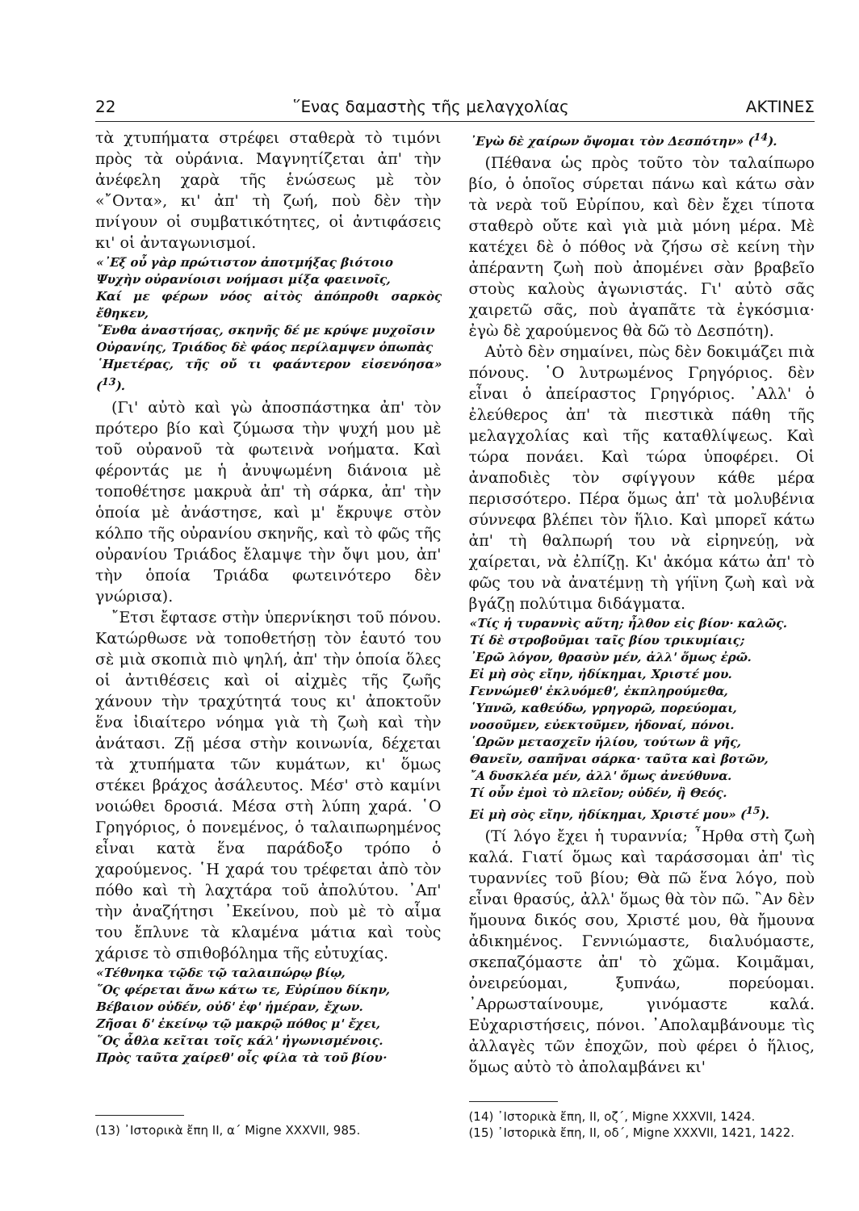22 ῞Ενας δαμαστὴς τῆς μελαγχολίας ΑΚΤΙΝΕΣ
τὰ χτυπήματα στρέφει σταθερὰ τὸ τιμόνι πρὸς τὰ οὐράνια. Μαγνητίζεται ἀπ' τὴν ἀνέφελη χαρὰ τῆς ἑνώσεως μὲ τὸν «῎Οντα», κι' ἀπ' τὴ ζωή, ποὺ δὲν τὴν πνίγουν οἱ συμβατικότητες, οἱ ἀντιφάσεις κι' οἱ ἀνταγωνισμοί.
«᾽Εξ οὗ γὰρ πρώτιστον ἀποτμήξας βιότοιο
Ψυχὴν οὐρανίοισι νοήμασι μίξα φαεινοῖς,
Καί με φέρων νόος αἰτὸς ἀπόπροθι σαρκὸς ἔθηκεν,
῎Ενθα ἀναστήσας, σκηνῆς δέ με κρύψε μυχοῖσιν
Οὐρανίης, Τριάδος δὲ φάος περίλαμψεν ὀπωπὰς
῾Ημετέρας, τῆς οὔ τι φαάντερον εἰσενόησα» (<sup>13</sup>).
(Γι' αὐτὸ καὶ γὼ ἀποσπάστηκα ἀπ' τὸν πρότερο βίο καὶ ζύμωσα τὴν ψυχή μου μὲ τοῦ οὐρανοῦ τὰ φωτεινὰ νοήματα. Καὶ φέροντάς με ἡ ἀνυψωμένη διάνοια μὲ τοποθέτησε μακρυὰ ἀπ' τὴ σάρκα, ἀπ' τὴν ὁποία μὲ ἀνάστησε, καὶ μ' ἔκρυψε στὸν κόλπο τῆς οὐρανίου σκηνῆς, καὶ τὸ φῶς τῆς οὐρανίου Τριάδος ἔλαμψε τὴν ὄψι μου, ἀπ' τὴν ὁποία Τριάδα φωτεινότερο δὲν γνώρισα).
῎Ετσι ἔφτασε στὴν ὑπερνίκησι τοῦ πόνου. Κατώρθωσε νὰ τοποθετήσῃ τὸν ἑαυτό του σὲ μιὰ σκοπιὰ πιὸ ψηλή, ἀπ' τὴν ὁποία ὅλες οἱ ἀντιθέσεις καὶ οἱ αἰχμὲς τῆς ζωῆς χάνουν τὴν τραχύτητά τους κι' ἀποκτοῦν ἕνα ἰδιαίτερο νόημα γιὰ τὴ ζωὴ καὶ τὴν ἀνάτασι. Ζῇ μέσα στὴν κοινωνία, δέχεται τὰ χτυπήματα τῶν κυμάτων, κι' ὅμως στέκει βράχος ἀσάλευτος. Μέσ' στὸ καμίνι νοιώθει δροσιά. Μέσα στὴ λύπη χαρά. ῾Ο Γρηγόριος, ὁ πονεμένος, ὁ ταλαιπωρημένος εἶναι κατὰ ἕνα παράδοξο τρόπο ὁ χαρούμενος. ῾Η χαρά του τρέφεται ἀπὸ τὸν πόθο καὶ τὴ λαχτάρα τοῦ ἀπολύτου. ᾽Απ' τὴν ἀναζήτησι ᾽Εκείνου, ποὺ μὲ τὸ αἷμα του ἔπλυνε τὰ κλαμένα μάτια καὶ τοὺς χάρισε τὸ σπιθοβόλημα τῆς εὐτυχίας.
«Τέθνηκα τῷδε τῷ ταλαιπώρῳ βίῳ,
῞Ος φέρεται ἄνω κάτω τε, Εὐρίπου δίκην,
Βέβαιον οὐδέν, οὐδ' ἐφ' ἡμέραν, ἔχων.
Ζῆσαι δ' ἐκείνῳ τῷ μακρῷ πόθος μ' ἔχει,
῞Ος ἆθλα κεῖται τοῖς κάλ' ἠγωνισμένοις.
Πρὸς ταῦτα χαίρεθ' οἷς φίλα τὰ τοῦ βίου·
(13) ᾽Ιστορικὰ ἔπη ΙΙ, α΄ Migne XXXVII, 985.
᾽Εγὼ δὲ χαίρων ὄψομαι τὸν Δεσπότην» (<sup>14</sup>).
(Πέθανα ὡς πρὸς τοῦτο τὸν ταλαίπωρο βίο, ὁ ὁποῖος σύρεται πάνω καὶ κάτω σὰν τὰ νερὰ τοῦ Εὐρίπου, καὶ δὲν ἔχει τίποτα σταθερὸ οὔτε καὶ γιὰ μιὰ μόνη μέρα. Μὲ κατέχει δὲ ὁ πόθος νὰ ζήσω σὲ κείνη τὴν ἀπέραντη ζωὴ ποὺ ἀπομένει σὰν βραβεῖο στοὺς καλοὺς ἀγωνιστάς. Γι' αὐτὸ σᾶς χαιρετῶ σᾶς, ποὺ ἀγαπᾶτε τὰ ἐγκόσμια· ἐγὼ δὲ χαρούμενος θὰ δῶ τὸ Δεσπότη).
Αὐτὸ δὲν σημαίνει, πὼς δὲν δοκιμάζει πιὰ πόνους. ῾Ο λυτρωμένος Γρηγόριος. δὲν εἶναι ὁ ἀπείραστος Γρηγόριος. ᾽Αλλ' ὁ ἐλεύθερος ἀπ' τὰ πιεστικὰ πάθη τῆς μελαγχολίας καὶ τῆς καταθλίψεως. Καὶ τώρα πονάει. Καὶ τώρα ὑποφέρει. Οἱ ἀναποδιὲς τὸν σφίγγουν κάθε μέρα περισσότερο. Πέρα ὅμως ἀπ' τὰ μολυβένια σύννεφα βλέπει τὸν ἥλιο. Καὶ μπορεῖ κάτω ἀπ' τὴ θαλπωρή του νὰ εἰρηνεύῃ, νὰ χαίρεται, νὰ ἐλπίζῃ. Κι' ἀκόμα κάτω ἀπ' τὸ φῶς του νὰ ἀνατέμνῃ τὴ γήϊνη ζωὴ καὶ νὰ βγάζῃ πολύτιμα διδάγματα.
«Τίς ἡ τυραννὶς αὕτη; ἦλθον εἰς βίον· καλῶς.
Τί δὲ στροβοῦμαι ταῖς βίου τρικυμίαις;
᾽Ερῶ λόγον, θρασὺν μέν, ἀλλ' ὅμως ἐρῶ.
Εἰ μὴ σὸς εἴην, ἠδίκημαι, Χριστέ μου.
Γεννώμεθ' ἐκλυόμεθ', ἐκπληρούμεθα,
῾Υπνῶ, καθεύδω, γρηγορῶ, πορεύομαι,
νοσοῦμεν, εὐεκτοῦμεν, ἡδοναί, πόνοι.
῾Ωρῶν μετασχεῖν ἡλίου, τούτων ἃ γῆς,
Θανεῖν, σαπῆναι σάρκα· ταῦτα καὶ βοτῶν,
῎Α δυσκλέα μέν, ἀλλ' ὅμως ἀνεύθυνα.
Τί οὖν ἐμοὶ τὸ πλεῖον; οὐδέν, ἢ Θεός.
Εἰ μὴ σὸς εἴην, ἠδίκημαι, Χριστέ μου» (<sup>15</sup>).
(Τί λόγο ἔχει ἡ τυραννία; ῏Ηρθα στὴ ζωὴ καλά. Γιατί ὅμως καὶ ταράσσομαι ἀπ' τὶς τυραννίες τοῦ βίου; Θὰ πῶ ἕνα λόγο, ποὺ εἶναι θρασύς, ἀλλ' ὅμως θὰ τὸν πῶ. ῍Αν δὲν ἤμουνα δικός σου, Χριστέ μου, θὰ ἤμουνα ἀδικημένος. Γεννιώμαστε, διαλυόμαστε, σκεπαζόμαστε ἀπ' τὸ χῶμα. Κοιμᾶμαι, ὀνειρεύομαι, ξυπνάω, πορεύομαι. ᾽Αρρωσταίνουμε, γινόμαστε καλά. Εὐχαριστήσεις, πόνοι. ᾽Απολαμβάνουμε τὶς ἀλλαγὲς τῶν ἐποχῶν, ποὺ φέρει ὁ ἥλιος, ὅμως αὐτὸ τὸ ἀπολαμβάνει κι'
(14) ᾽Ιστορικὰ ἔπη, ΙΙ, οζ΄, Migne XXXVII, 1424.
(15) ᾽Ιστορικὰ ἔπη, ΙΙ, οδ΄, Migne XXXVII, 1421, 1422.